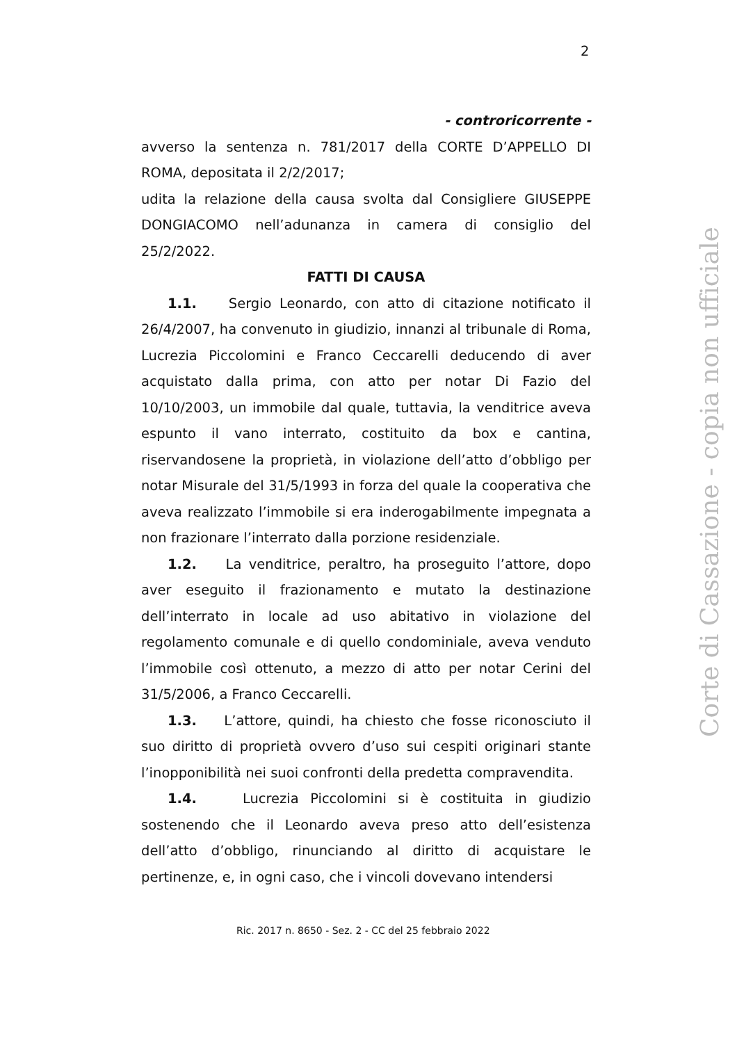2
- controricorrente -
avverso la sentenza n. 781/2017 della CORTE D’APPELLO DI ROMA, depositata il 2/2/2017;
udita la relazione della causa svolta dal Consigliere GIUSEPPE DONGIACOMO nell’adunanza in camera di consiglio del 25/2/2022.
FATTI DI CAUSA
1.1. Sergio Leonardo, con atto di citazione notificato il 26/4/2007, ha convenuto in giudizio, innanzi al tribunale di Roma, Lucrezia Piccolomini e Franco Ceccarelli deducendo di aver acquistato dalla prima, con atto per notar Di Fazio del 10/10/2003, un immobile dal quale, tuttavia, la venditrice aveva espunto il vano interrato, costituito da box e cantina, riservandosene la proprietà, in violazione dell’atto d’obbligo per notar Misurale del 31/5/1993 in forza del quale la cooperativa che aveva realizzato l’immobile si era inderogabilmente impegnata a non frazionare l’interrato dalla porzione residenziale.
1.2. La venditrice, peraltro, ha proseguito l’attore, dopo aver eseguito il frazionamento e mutato la destinazione dell’interrato in locale ad uso abitativo in violazione del regolamento comunale e di quello condominiale, aveva venduto l’immobile così ottenuto, a mezzo di atto per notar Cerini del 31/5/2006, a Franco Ceccarelli.
1.3. L’attore, quindi, ha chiesto che fosse riconosciuto il suo diritto di proprietà ovvero d’uso sui cespiti originari stante l’inopponibilità nei suoi confronti della predetta compravendita.
1.4. Lucrezia Piccolomini si è costituita in giudizio sostenendo che il Leonardo aveva preso atto dell’esistenza dell’atto d’obbligo, rinunciando al diritto di acquistare le pertinenze, e, in ogni caso, che i vincoli dovevano intendersi
Ric. 2017 n. 8650 - Sez. 2 - CC del 25 febbraio 2022
Corte di Cassazione - copia non ufficiale